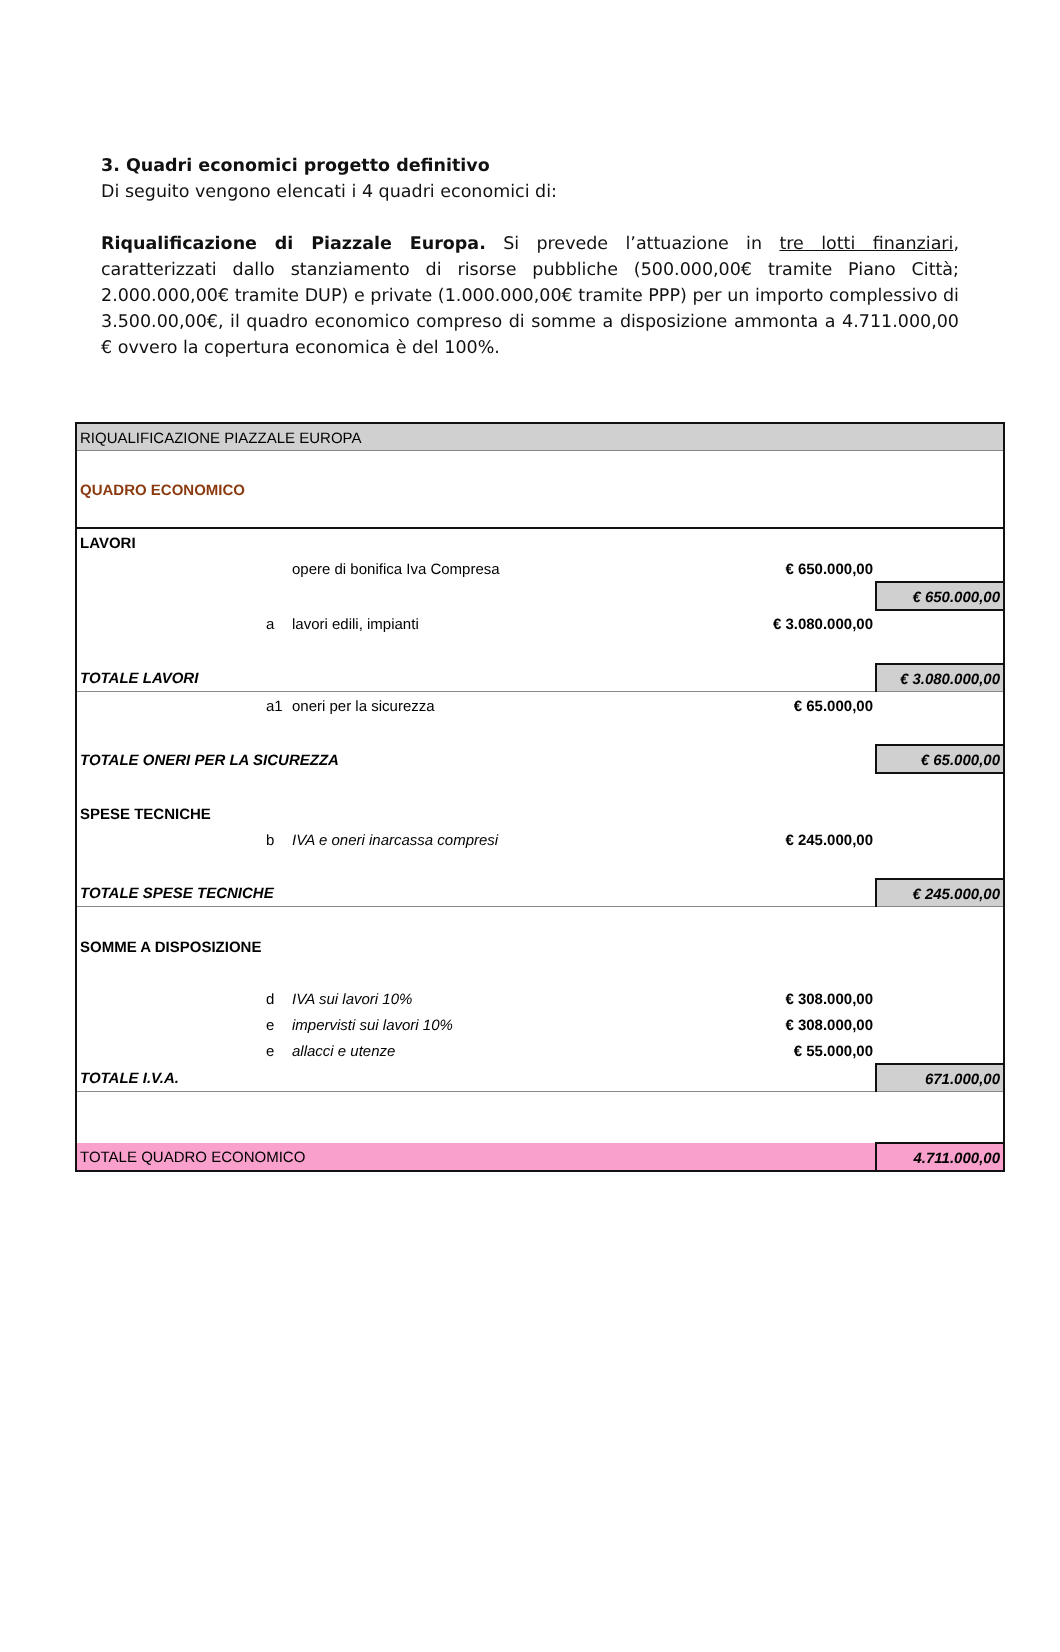3. Quadri economici progetto definitivo
Di seguito vengono elencati i 4 quadri economici di:
Riqualificazione di Piazzale Europa. Si prevede l’attuazione in tre lotti finanziari, caratterizzati dallo stanziamento di risorse pubbliche (500.000,00€ tramite Piano Città; 2.000.000,00€ tramite DUP) e private (1.000.000,00€ tramite PPP) per un importo complessivo di 3.500.00,00€, il quadro economico compreso di somme a disposizione ammonta a 4.711.000,00 € ovvero la copertura economica è del 100%.
| RIQUALIFICAZIONE PIAZZALE EUROPA | | | | |
| QUADRO ECONOMICO | | | | |
| LAVORI | | | | |
| | | opere di bonifica Iva Compresa | € 650.000,00 | |
| | | | | € 650.000,00 |
| | a | lavori edili, impianti | € 3.080.000,00 | |
| TOTALE LAVORI | | | | € 3.080.000,00 |
| | a1 | oneri per la sicurezza | € 65.000,00 | |
| TOTALE ONERI PER LA SICUREZZA | | | | € 65.000,00 |
| SPESE TECNICHE | | | | |
| | b | IVA e oneri inarcassa compresi | € 245.000,00 | |
| TOTALE SPESE TECNICHE | | | | € 245.000,00 |
| SOMME A DISPOSIZIONE | | | | |
| | d | IVA sui lavori 10% | € 308.000,00 | |
| | e | impervisti sui lavori 10% | € 308.000,00 | |
| | e | allacci e utenze | € 55.000,00 | |
| TOTALE I.V.A. | | | | 671.000,00 |
| TOTALE QUADRO ECONOMICO | | | | 4.711.000,00 |